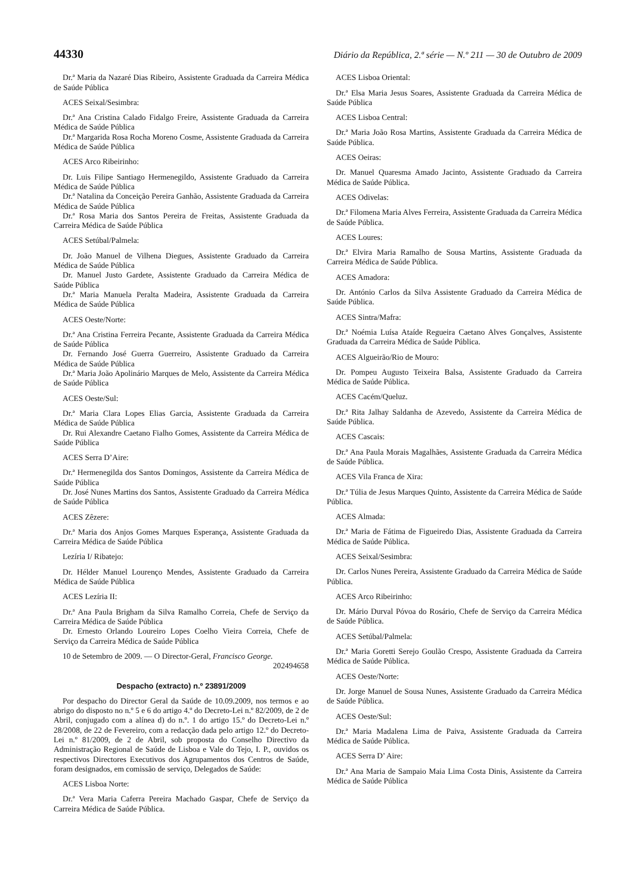44330 Diário da República, 2.ª série — N.º 211 — 30 de Outubro de 2009
Dr.ª Maria da Nazaré Dias Ribeiro, Assistente Graduada da Carreira Médica de Saúde Pública
ACES Seixal/Sesimbra:
Dr.ª Ana Cristina Calado Fidalgo Freire, Assistente Graduada da Carreira Médica de Saúde Pública
Dr.ª Margarida Rosa Rocha Moreno Cosme, Assistente Graduada da Carreira Médica de Saúde Pública
ACES Arco Ribeirinho:
Dr. Luis Filipe Santiago Hermenegildo, Assistente Graduado da Carreira Médica de Saúde Pública
Dr.ª Natalina da Conceição Pereira Ganhão, Assistente Graduada da Carreira Médica de Saúde Pública
Dr.ª Rosa Maria dos Santos Pereira de Freitas, Assistente Graduada da Carreira Médica de Saúde Pública
ACES Setúbal/Palmela:
Dr. João Manuel de Vilhena Diegues, Assistente Graduado da Carreira Médica de Saúde Pública
Dr. Manuel Justo Gardete, Assistente Graduado da Carreira Médica de Saúde Pública
Dr.ª Maria Manuela Peralta Madeira, Assistente Graduada da Carreira Médica de Saúde Pública
ACES Oeste/Norte:
Dr.ª Ana Cristina Ferreira Pecante, Assistente Graduada da Carreira Médica de Saúde Pública
Dr. Fernando José Guerra Guerreiro, Assistente Graduado da Carreira Médica de Saúde Pública
Dr.ª Maria João Apolinário Marques de Melo, Assistente da Carreira Médica de Saúde Pública
ACES Oeste/Sul:
Dr.ª Maria Clara Lopes Elias Garcia, Assistente Graduada da Carreira Médica de Saúde Pública
Dr. Rui Alexandre Caetano Fialho Gomes, Assistente da Carreira Médica de Saúde Pública
ACES Serra D’Aire:
Dr.ª Hermenegilda dos Santos Domingos, Assistente da Carreira Médica de Saúde Pública
Dr. José Nunes Martins dos Santos, Assistente Graduado da Carreira Médica de Saúde Pública
ACES Zêzere:
Dr.ª Maria dos Anjos Gomes Marques Esperança, Assistente Graduada da Carreira Médica de Saúde Pública
Lezíria I/ Ribatejo:
Dr. Hélder Manuel Lourenço Mendes, Assistente Graduado da Carreira Médica de Saúde Pública
ACES Lezíria II:
Dr.ª Ana Paula Brigham da Silva Ramalho Correia, Chefe de Serviço da Carreira Médica de Saúde Pública
Dr. Ernesto Orlando Loureiro Lopes Coelho Vieira Correia, Chefe de Serviço da Carreira Médica de Saúde Pública
10 de Setembro de 2009. — O Director-Geral, Francisco George.
202494658
Despacho (extracto) n.º 23891/2009
Por despacho do Director Geral da Saúde de 10.09.2009, nos termos e ao abrigo do disposto no n.º 5 e 6 do artigo 4.º do Decreto-Lei n.º 82/2009, de 2 de Abril, conjugado com a alínea d) do n.º. 1 do artigo 15.º do Decreto-Lei n.º 28/2008, de 22 de Fevereiro, com a redacção dada pelo artigo 12.º do Decreto-Lei n.º 81/2009, de 2 de Abril, sob proposta do Conselho Directivo da Administração Regional de Saúde de Lisboa e Vale do Tejo, I. P., ouvidos os respectivos Directores Executivos dos Agrupamentos dos Centros de Saúde, foram designados, em comissão de serviço, Delegados de Saúde:
ACES Lisboa Norte:
Dr.ª Vera Maria Caferra Pereira Machado Gaspar, Chefe de Serviço da Carreira Médica de Saúde Pública.
ACES Lisboa Oriental:
Dr.ª Elsa Maria Jesus Soares, Assistente Graduada da Carreira Médica de Saúde Pública
ACES Lisboa Central:
Dr.ª Maria João Rosa Martins, Assistente Graduada da Carreira Médica de Saúde Pública.
ACES Oeiras:
Dr. Manuel Quaresma Amado Jacinto, Assistente Graduado da Carreira Médica de Saúde Pública.
ACES Odivelas:
Dr.ª Filomena Maria Alves Ferreira, Assistente Graduada da Carreira Médica de Saúde Pública.
ACES Loures:
Dr.ª Elvira Maria Ramalho de Sousa Martins, Assistente Graduada da Carreira Médica de Saúde Pública.
ACES Amadora:
Dr. António Carlos da Silva Assistente Graduado da Carreira Médica de Saúde Pública.
ACES Sintra/Mafra:
Dr.ª Noémia Luísa Ataíde Regueira Caetano Alves Gonçalves, Assistente Graduada da Carreira Médica de Saúde Pública.
ACES Algueirão/Rio de Mouro:
Dr. Pompeu Augusto Teixeira Balsa, Assistente Graduado da Carreira Médica de Saúde Pública.
ACES Cacém/Queluz.
Dr.ª Rita Jalhay Saldanha de Azevedo, Assistente da Carreira Médica de Saúde Pública.
ACES Cascais:
Dr.ª Ana Paula Morais Magalhães, Assistente Graduada da Carreira Médica de Saúde Pública.
ACES Vila Franca de Xira:
Dr.ª Túlia de Jesus Marques Quinto, Assistente da Carreira Médica de Saúde Pública.
ACES Almada:
Dr.ª Maria de Fátima de Figueiredo Dias, Assistente Graduada da Carreira Médica de Saúde Pública.
ACES Seixal/Sesimbra:
Dr. Carlos Nunes Pereira, Assistente Graduado da Carreira Médica de Saúde Pública.
ACES Arco Ribeirinho:
Dr. Mário Durval Póvoa do Rosário, Chefe de Serviço da Carreira Médica de Saúde Pública.
ACES Setúbal/Palmela:
Dr.ª Maria Goretti Serejo Goulão Crespo, Assistente Graduada da Carreira Médica de Saúde Pública.
ACES Oeste/Norte:
Dr. Jorge Manuel de Sousa Nunes, Assistente Graduado da Carreira Médica de Saúde Pública.
ACES Oeste/Sul:
Dr.ª Maria Madalena Lima de Paiva, Assistente Graduada da Carreira Médica de Saúde Pública.
ACES Serra D’ Aire:
Dr.ª Ana Maria de Sampaio Maia Lima Costa Dinis, Assistente da Carreira Médica de Saúde Pública